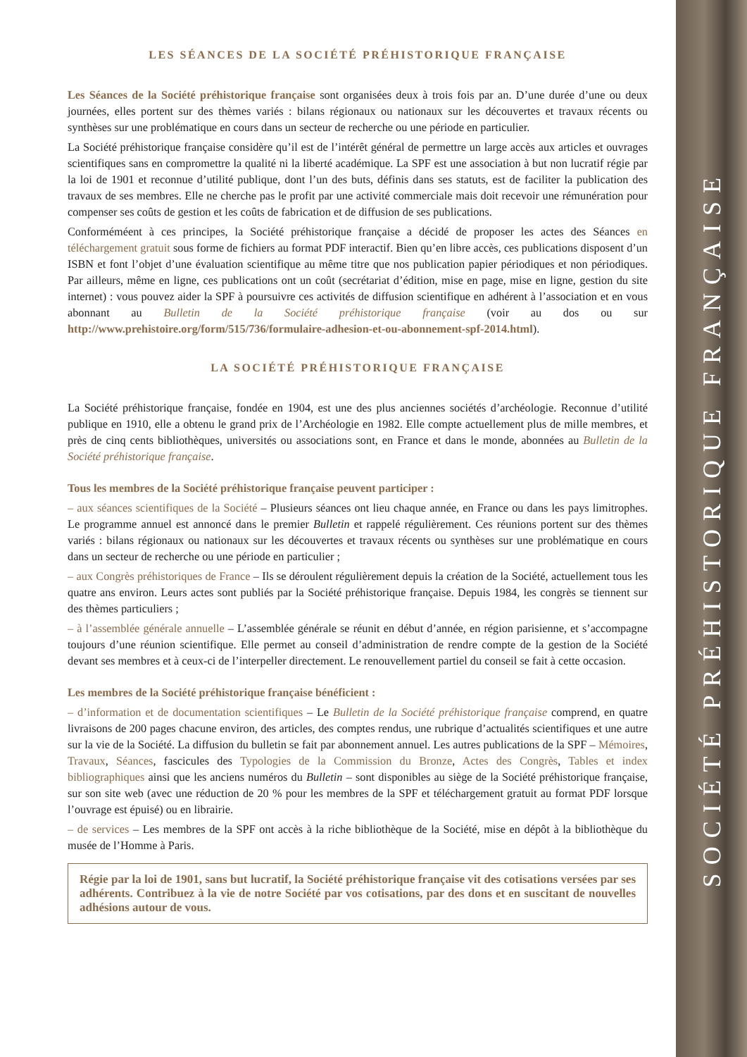SOCIÉTÉ PRÉHISTORIQUE FRANÇAISE
LES SÉANCES DE LA SOCIÉTÉ PRÉHISTORIQUE FRANÇAISE
Les Séances de la Société préhistorique française sont organisées deux à trois fois par an. D’une durée d’une ou deux journées, elles portent sur des thèmes variés : bilans régionaux ou nationaux sur les découvertes et travaux récents ou synthèses sur une problématique en cours dans un secteur de recherche ou une période en particulier.
La Société préhistorique française considère qu’il est de l’intérêt général de permettre un large accès aux articles et ouvrages scientifiques sans en compromettre la qualité ni la liberté académique. La SPF est une association à but non lucratif régie par la loi de 1901 et reconnue d’utilité publique, dont l’un des buts, définis dans ses statuts, est de faciliter la publication des travaux de ses membres. Elle ne cherche pas le profit par une activité commerciale mais doit recevoir une rémunération pour compenser ses coûts de gestion et les coûts de fabrication et de diffusion de ses publications.
Conforméméent à ces principes, la Société préhistorique française a décidé de proposer les actes des Séances en téléchargement gratuit sous forme de fichiers au format PDF interactif. Bien qu’en libre accès, ces publications disposent d’un ISBN et font l’objet d’une évaluation scientifique au même titre que nos publication papier périodiques et non périodiques. Par ailleurs, même en ligne, ces publications ont un coût (secrétariat d’édition, mise en page, mise en ligne, gestion du site internet) : vous pouvez aider la SPF à poursuivre ces activités de diffusion scientifique en adhérent à l’association et en vous abonnant au Bulletin de la Société préhistorique française (voir au dos ou sur http://www.prehistoire.org/form/515/736/formulaire-adhesion-et-ou-abonnement-spf-2014.html).
LA SOCIÉTÉ PRÉHISTORIQUE FRANÇAISE
La Société préhistorique française, fondée en 1904, est une des plus anciennes sociétés d’archéologie. Reconnue d’utilité publique en 1910, elle a obtenu le grand prix de l’Archéologie en 1982. Elle compte actuellement plus de mille membres, et près de cinq cents bibliothèques, universités ou associations sont, en France et dans le monde, abonnées au Bulletin de la Société préhistorique française.
Tous les membres de la Société préhistorique française peuvent participer :
– aux séances scientifiques de la Société – Plusieurs séances ont lieu chaque année, en France ou dans les pays limitrophes. Le programme annuel est annoncé dans le premier Bulletin et rappelé régulièrement. Ces réunions portent sur des thèmes variés : bilans régionaux ou nationaux sur les découvertes et travaux récents ou synthèses sur une problématique en cours dans un secteur de recherche ou une période en particulier ;
– aux Congrès préhistoriques de France – Ils se déroulent régulièrement depuis la création de la Société, actuellement tous les quatre ans environ. Leurs actes sont publiés par la Société préhistorique française. Depuis 1984, les congrès se tiennent sur des thèmes particuliers ;
– à l’assemblée générale annuelle – L’assemblée générale se réunit en début d’année, en région parisienne, et s’accompagne toujours d’une réunion scientifique. Elle permet au conseil d’administration de rendre compte de la gestion de la Société devant ses membres et à ceux-ci de l’interpeller directement. Le renouvellement partiel du conseil se fait à cette occasion.
Les membres de la Société préhistorique française bénéficient :
– d’information et de documentation scientifiques – Le Bulletin de la Société préhistorique française comprend, en quatre livraisons de 200 pages chacune environ, des articles, des comptes rendus, une rubrique d’actualités scientifiques et une autre sur la vie de la Société. La diffusion du bulletin se fait par abonnement annuel. Les autres publications de la SPF – Mémoires, Travaux, Séances, fascicules des Typologies de la Commission du Bronze, Actes des Congrès, Tables et index bibliographiques ainsi que les anciens numéros du Bulletin – sont disponibles au siège de la Société préhistorique française, sur son site web (avec une réduction de 20 % pour les membres de la SPF et téléchargement gratuit au format PDF lorsque l’ouvrage est épuisé) ou en librairie.
– de services – Les membres de la SPF ont accès à la riche bibliothèque de la Société, mise en dépôt à la bibliothèque du musée de l’Homme à Paris.
Régie par la loi de 1901, sans but lucratif, la Société préhistorique française vit des cotisations versées par ses adhérents. Contribuez à la vie de notre Société par vos cotisations, par des dons et en suscitant de nouvelles adhésions autour de vous.